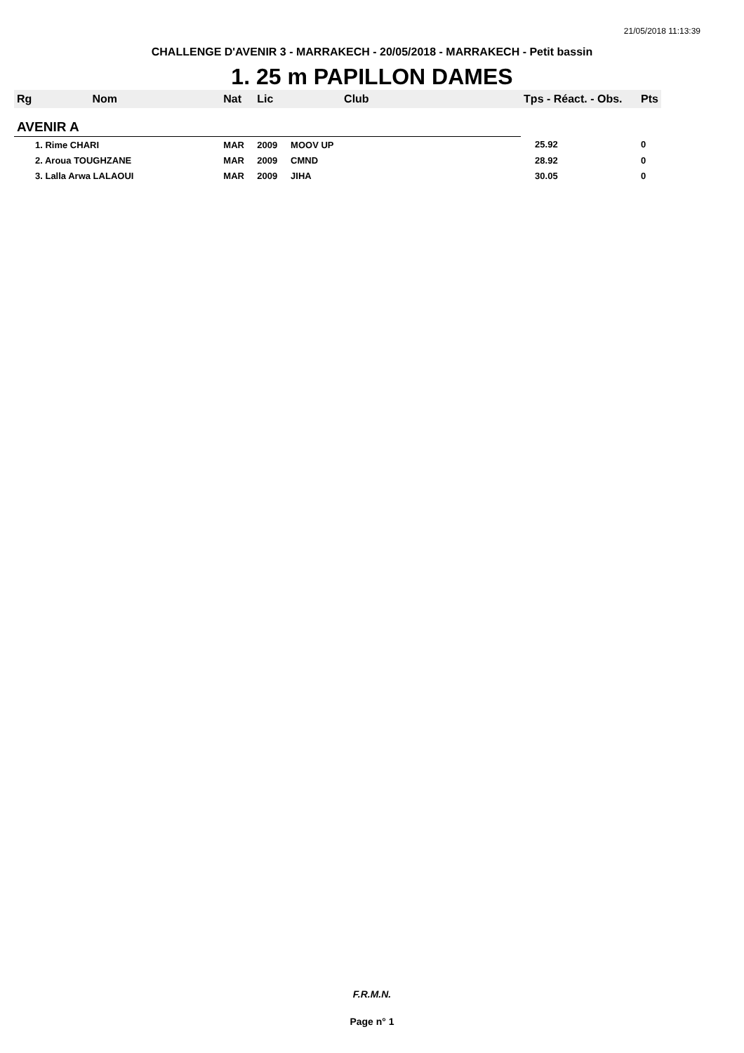21/05/2018 11:13:39
CHALLENGE D'AVENIR 3 - MARRAKECH - 20/05/2018 - MARRAKECH - Petit bassin
1. 25 m PAPILLON DAMES
| Rg | Nom | Nat | Lic | Club | Tps - Réact. - Obs. | Pts |
| --- | --- | --- | --- | --- | --- | --- |
| AVENIR A | | | | | | |
| 1. Rime CHARI | | MAR | 2009 | MOOV UP | 25.92 | 0 |
| 2. Aroua TOUGHZANE | | MAR | 2009 | CMND | 28.92 | 0 |
| 3. Lalla Arwa LALAOUI | | MAR | 2009 | JIHA | 30.05 | 0 |
F.R.M.N.
Page n° 1